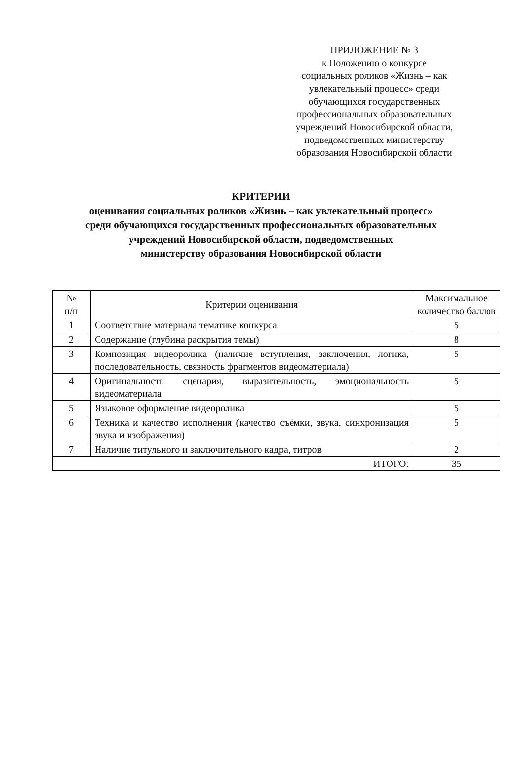ПРИЛОЖЕНИЕ № 3
к Положению о конкурсе
социальных роликов «Жизнь – как увлекательный процесс» среди обучающихся государственных профессиональных образовательных учреждений Новосибирской области, подведомственных министерству образования Новосибирской области
КРИТЕРИИ
оценивания социальных роликов «Жизнь – как увлекательный процесс»
среди обучающихся государственных профессиональных образовательных
учреждений Новосибирской области, подведомственных
министерству образования Новосибирской области
| № п/п | Критерии оценивания | Максимальное количество баллов |
| --- | --- | --- |
| 1 | Соответствие материала тематике конкурса | 5 |
| 2 | Содержание (глубина раскрытия темы) | 8 |
| 3 | Композиция видеоролика (наличие вступления, заключения, логика, последовательность, связность фрагментов видеоматериала) | 5 |
| 4 | Оригинальность сценария, выразительность, эмоциональность видеоматериала | 5 |
| 5 | Языковое оформление видеоролика | 5 |
| 6 | Техника и качество исполнения (качество съёмки, звука, синхронизация звука и изображения) | 5 |
| 7 | Наличие титульного и заключительного кадра, титров | 2 |
| ИТОГО: | | 35 |